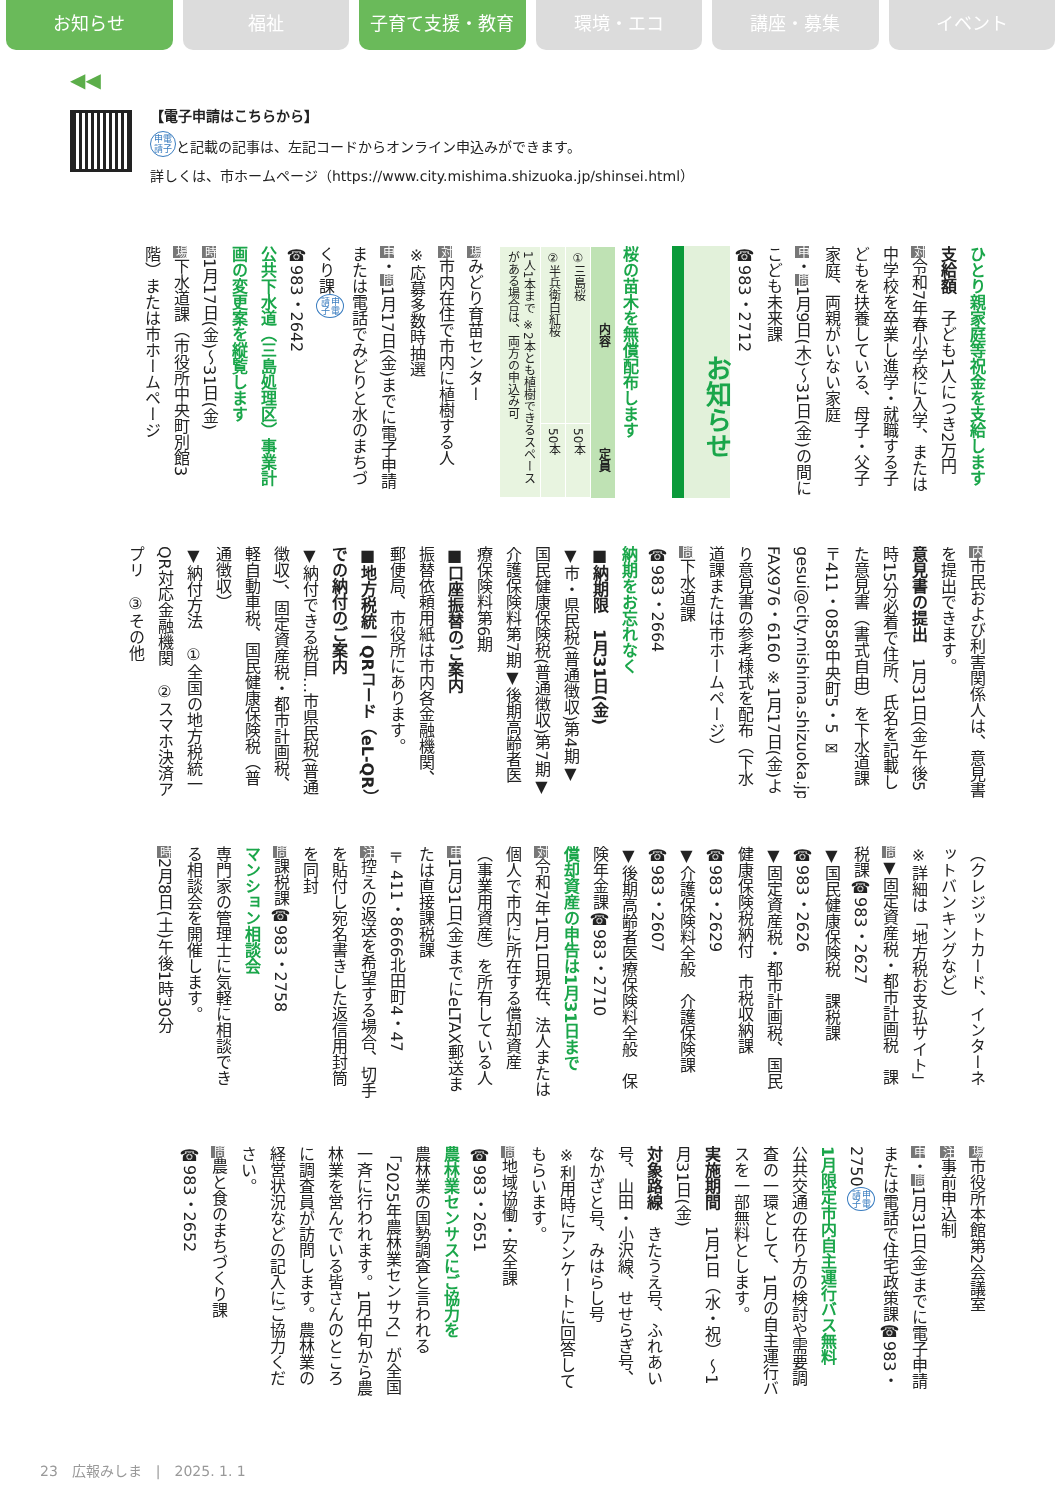お知らせ 福祉 子育て支援・教育 環境・エコ 講座・募集 イベント
◀◀
【電子申請はこちらから】
申電
請子 と記載の記事は、左記コードからオンライン申込みができます。
詳しくは、市ホームページ（https://www.city.mishima.shizuoka.jp/shinsei.html）
ひとり親家庭等祝金を支給します
支給額　子ども1人につき2万円
対令和7年春小学校に入学、または中学校を卒業し進学・就職する子どもを扶養している、母子・父子家庭、両親がいない家庭
申・問1月9日(木)～31日(金)の間にこども未来課
☎983・2712
お知らせ
桜の苗木を無償配布します
| 内容 | 定員 |
| --- | --- |
| ①三島桜 | 50本 |
| ②半兵衛白紅桜 | 50本 |
| 1人1本まで ※2本とも植樹できるスペースがある場合は、両方の申込み可 | |
場みどり育苗センター
対市内在住で市内に植樹する人
※応募多数時抽選
申・問1月17日(金)までに電子申請または電話でみどりと水のまちづくり課 申電
請子
☎983・2642
公共下水道（三島処理区）事業計画の変更案を縦覧します
時1月17日(金)～31日(金)
場下水道課（市役所中央町別館3階）または市ホームページ
内市民および利害関係人は、意見書を提出できます。
意見書の提出　1月31日(金)午後5時15分必着で住所、氏名を記載した意見書（書式自由）を下水道課〒411・0858中央町5・5 ✉gesui@city.mishima.shizuoka.jp FAX976・6160 ※1月17日(金)より意見書の参考様式を配布（下水道課または市ホームページ）
問下水道課
☎983・2664
納期をお忘れなく
■納期限　1月31日(金)
▼市・県民税(普通徴収)第4期▼国民健康保険税(普通徴収)第7期▼介護保険料第7期▼後期高齢者医療保険料第6期
■口座振替のご案内
振替依頼用紙は市内各金融機関、郵便局、市役所にあります。
■地方税統一QRコード（eL-QR）での納付のご案内
▼納付できる税目…市県民税(普通徴収)、固定資産税・都市計画税、軽自動車税、国民健康保険税（普通徴収）
▼納付方法　①全国の地方税統一QR対応金融機関　②スマホ決済アプリ　③その他
（クレジットカード、インターネットバンキングなど）
※詳細は「地方税お支払サイト」
問▼固定資産税・都市計画税　課税課☎983・2627
▼国民健康保険税　課税課☎983・2626
▼固定資産税・都市計画税、国民健康保険税納付　市税収納課☎983・2629
▼介護保険料全般　介護保険課☎983・2607
▼後期高齢者医療保険料全般　保険年金課☎983・2710
償却資産の申告は1月31日まで
対令和7年1月1日現在、法人または個人で市内に所在する償却資産（事業用資産）を所有している人
申1月31日(金)までにeLTAX郵送または直接課税課
〒411・8666北田町4・47
注控えの返送を希望する場合、切手を貼付し宛名書きした返信用封筒を同封
問課税課☎983・2758
マンション相談会
専門家の管理士に気軽に相談できる相談会を開催します。
時2月8日(土)午後1時30分
場市役所本館第2会議室
注事前申込制
申・問1月31日(金)までに電子申請または電話で住宅政策課☎983・2750 申電
請子
1月限定市内自主運行バス無料
公共交通の在り方の検討や需要調査の一環として、1月の自主運行バスを一部無料とします。
実施期間　1月1日（水・祝）～1月31日(金)
対象路線　きたうえ号、ふれあい号、山田・小沢線、せせらぎ号、なかざと号、みはらし号
※利用時にアンケートに回答してもらいます。
問地域協働・安全課
☎983・2651
農林業センサスにご協力を
農林業の国勢調査と言われる「2025年農林業センサス」が全国一斉に行われます。1月中旬から農林業を営んでいる皆さんのところに調査員が訪問します。農林業の経営状況などの記入にご協力ください。
問農と食のまちづくり課
☎983・2652
23　広報みしま　|　2025. 1. 1